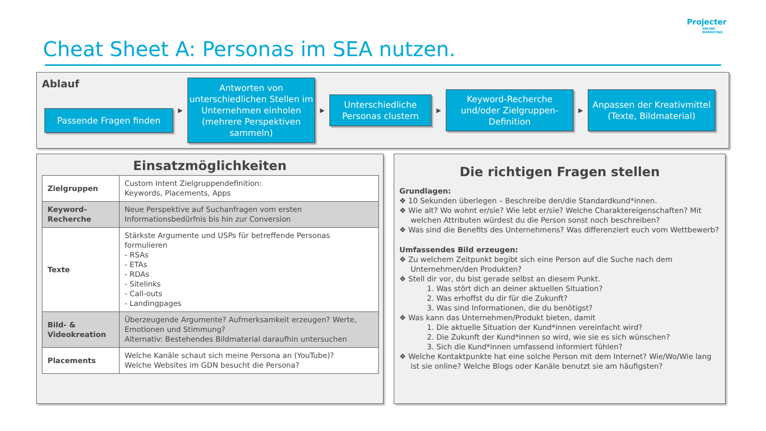Projecter
ONLINE
MARKETING
Cheat Sheet A: Personas im SEA nutzen.
Ablauf
Passende Fragen finden
▶
Antworten von unterschiedlichen Stellen im Unternehmen einholen (mehrere Perspektiven sammeln)
▶
Unterschiedliche Personas clustern
▶
Keyword-Recherche und/oder Zielgruppen-Definition
▶
Anpassen der Kreativmittel (Texte, Bildmaterial)
Einsatzmöglichkeiten
| Zielgruppen | Custom Intent Zielgruppendefinition: Keywords, Placements, Apps |
| Keyword- Recherche | Neue Perspektive auf Suchanfragen vom ersten Informationsbedürfnis bis hin zur Conversion |
| Texte | Stärkste Argumente und USPs für betreffende Personas formulieren - RSAs - ETAs - RDAs - Sitelinks - Call-outs - Landingpages |
| Bild- & Videokreation | Überzeugende Argumente? Aufmerksamkeit erzeugen? Werte, Emotionen und Stimmung? Alternativ: Bestehendes Bildmaterial daraufhin untersuchen |
| Placements | Welche Kanäle schaut sich meine Persona an (YouTube)? Welche Websites im GDN besucht die Persona? |
Die richtigen Fragen stellen
Grundlagen:
❖ 10 Sekunden überlegen – Beschreibe den/die Standardkund*innen.
❖ Wie alt? Wo wohnt er/sie? Wie lebt er/sie? Welche Charaktereigenschaften? Mit welchen Attributen würdest du die Person sonst noch beschreiben?
❖ Was sind die Benefits des Unternehmens? Was differenziert euch vom Wettbewerb?
Umfassendes Bild erzeugen:
❖ Zu welchem Zeitpunkt begibt sich eine Person auf die Suche nach dem Unternehmen/den Produkten?
❖ Stell dir vor, du bist gerade selbst an diesem Punkt.
1. Was stört dich an deiner aktuellen Situation?
2. Was erhoffst du dir für die Zukunft?
3. Was sind Informationen, die du benötigst?
❖ Was kann das Unternehmen/Produkt bieten, damit
1. Die aktuelle Situation der Kund*innen vereinfacht wird?
2. Die Zukunft der Kund*innen so wird, wie sie es sich wünschen?
3. Sich die Kund*innen umfassend informiert fühlen?
❖ Welche Kontaktpunkte hat eine solche Person mit dem Internet? Wie/Wo/Wie lang ist sie online? Welche Blogs oder Kanäle benutzt sie am häufigsten?